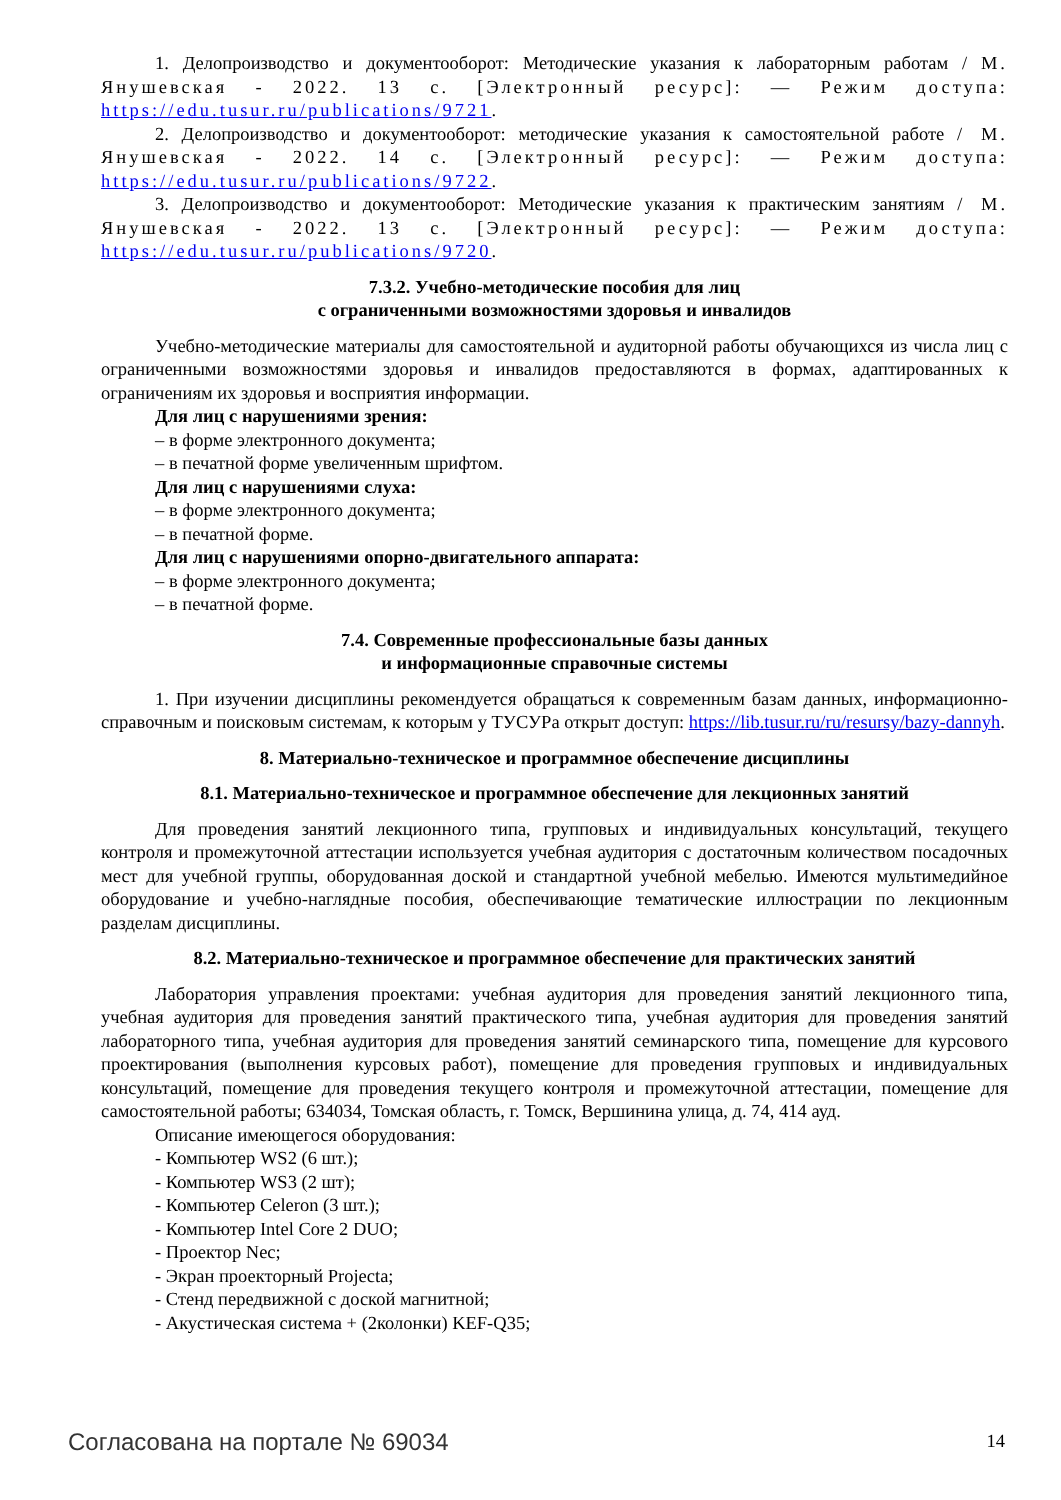1. Делопроизводство и документооборот: Методические указания к лабораторным работам / М. Янушевская - 2022. 13 с. [Электронный ресурс]: — Режим доступа: https://edu.tusur.ru/publications/9721.
2. Делопроизводство и документооборот: методические указания к самостоятельной работе / М. Янушевская - 2022. 14 с. [Электронный ресурс]: — Режим доступа: https://edu.tusur.ru/publications/9722.
3. Делопроизводство и документооборот: Методические указания к практическим занятиям / М. Янушевская - 2022. 13 с. [Электронный ресурс]: — Режим доступа: https://edu.tusur.ru/publications/9720.
7.3.2. Учебно-методические пособия для лиц
с ограниченными возможностями здоровья и инвалидов
Учебно-методические материалы для самостоятельной и аудиторной работы обучающихся из числа лиц с ограниченными возможностями здоровья и инвалидов предоставляются в формах, адаптированных к ограничениям их здоровья и восприятия информации.
Для лиц с нарушениями зрения:
– в форме электронного документа;
– в печатной форме увеличенным шрифтом.
Для лиц с нарушениями слуха:
– в форме электронного документа;
– в печатной форме.
Для лиц с нарушениями опорно-двигательного аппарата:
– в форме электронного документа;
– в печатной форме.
7.4. Современные профессиональные базы данных
и информационные справочные системы
1. При изучении дисциплины рекомендуется обращаться к современным базам данных, информационно-справочным и поисковым системам, к которым у ТУСУРа открыт доступ: https://lib.tusur.ru/ru/resursy/bazy-dannyh.
8. Материально-техническое и программное обеспечение дисциплины
8.1. Материально-техническое и программное обеспечение для лекционных занятий
Для проведения занятий лекционного типа, групповых и индивидуальных консультаций, текущего контроля и промежуточной аттестации используется учебная аудитория с достаточным количеством посадочных мест для учебной группы, оборудованная доской и стандартной учебной мебелью. Имеются мультимедийное оборудование и учебно-наглядные пособия, обеспечивающие тематические иллюстрации по лекционным разделам дисциплины.
8.2. Материально-техническое и программное обеспечение для практических занятий
Лаборатория управления проектами: учебная аудитория для проведения занятий лекционного типа, учебная аудитория для проведения занятий практического типа, учебная аудитория для проведения занятий лабораторного типа, учебная аудитория для проведения занятий семинарского типа, помещение для курсового проектирования (выполнения курсовых работ), помещение для проведения групповых и индивидуальных консультаций, помещение для проведения текущего контроля и промежуточной аттестации, помещение для самостоятельной работы; 634034, Томская область, г. Томск, Вершинина улица, д. 74, 414 ауд.
Описание имеющегося оборудования:
- Компьютер WS2 (6 шт.);
- Компьютер WS3 (2 шт);
- Компьютер Celeron (3 шт.);
- Компьютер Intel Core 2 DUO;
- Проектор Nec;
- Экран проекторный Projecta;
- Стенд передвижной с доской магнитной;
- Акустическая система + (2колонки) KEF-Q35;
Согласована на портале № 69034 14